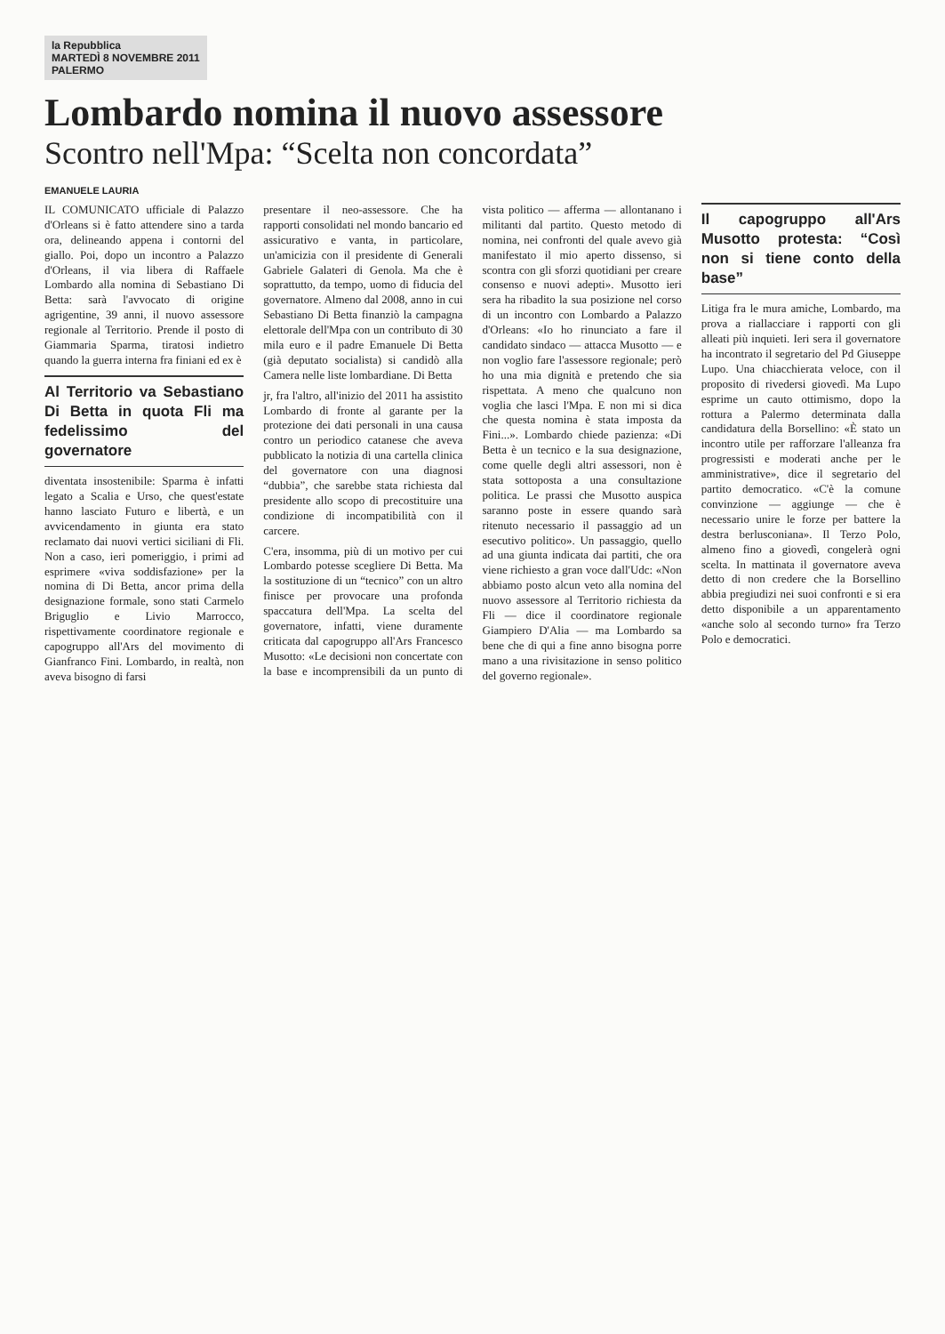la Repubblica
MARTEDÌ 8 NOVEMBRE 2011
PALERMO
Lombardo nomina il nuovo assessore
Scontro nell'Mpa: “Scelta non concordata”
EMANUELE LAURIA
IL COMUNICATO ufficiale di Palazzo d'Orleans si è fatto attendere sino a tarda ora, delineando appena i contorni del giallo. Poi, dopo un incontro a Palazzo d'Orleans, il via libera di Raffaele Lombardo alla nomina di Sebastiano Di Betta: sarà l'avvocato di origine agrigentine, 39 anni, il nuovo assessore regionale al Territorio. Prende il posto di Giammaria Sparma, tiratosi indietro quando la guerra interna fra finiani ed ex è
Al Territorio va Sebastiano Di Betta in quota Fli ma fedelissimo del governatore
diventata insostenibile: Sparma è infatti legato a Scalia e Urso, che quest'estate hanno lasciato Futuro e libertà, e un avvicendamento in giunta era stato reclamato dai nuovi vertici siciliani di Fli. Non a caso, ieri pomeriggio, i primi ad esprimere «viva soddisfazione» per la nomina di Di Betta, ancor prima della designazione formale, sono stati Carmelo Briguglio e Livio Marrocco, rispettivamente coordinatore regionale e capogruppo all'Ars del movimento di Gianfranco Fini. Lombardo, in realtà, non aveva bisogno di farsi
presentare il neo-assessore. Che ha rapporti consolidati nel mondo bancario ed assicurativo e vanta, in particolare, un'amicizia con il presidente di Generali Gabriele Galateri di Genola. Ma che è soprattutto, da tempo, uomo di fiducia del governatore. Almeno dal 2008, anno in cui Sebastiano Di Betta finanziò la campagna elettorale dell'Mpa con un contributo di 30 mila euro e il padre Emanuele Di Betta (già deputato socialista) si candidò alla Camera nelle liste lombardiane. Di Betta
jr, fra l'altro, all'inizio del 2011 ha assistito Lombardo di fronte al garante per la protezione dei dati personali in una causa contro un periodico catanese che aveva pubblicato la notizia di una cartella clinica del governatore con una diagnosi “dubbia”, che sarebbe stata richiesta dal presidente allo scopo di precostituire una condizione di incompatibilità con il carcere.
C'era, insomma, più di un motivo per cui Lombardo potesse scegliere Di Betta. Ma la sostituzione di un “tecnico” con un altro finisce per provocare una profonda spaccatura dell'Mpa. La scelta del governatore, infatti, viene duramente criticata dal capogruppo all'Ars Francesco Musotto: «Le decisioni non concertate con la base e incomprensibili da un punto di vista politico — afferma — allontanano i militanti dal partito. Questo metodo di nomina, nei confronti del quale avevo già manifestato il mio aperto dissenso, si scontra con gli sforzi quotidiani per creare consenso e nuovi adepti». Musotto ieri sera ha ribadito la sua posizione nel corso di un incontro con Lombardo a Palazzo d'Orleans: «Io ho rinunciato a fare il candidato sindaco — attacca Musotto — e non voglio fare l'assessore regionale; però ho una mia dignità e pretendo che sia rispettata. A meno che qualcuno non voglia che lasci l'Mpa. E non mi si dica che questa nomina è stata imposta da Fini...». Lombardo chiede pazienza: «Di Betta è un tecnico e la sua designazione, come quelle degli altri assessori, non è stata sottoposta a una consultazione politica. Le prassi che Musotto auspica saranno poste in essere quando sarà ritenuto necessario il passaggio ad un esecutivo politico». Un passaggio, quello ad una giunta indicata dai partiti, che ora viene richiesto a gran voce dall'Udc: «Non abbiamo posto alcun veto alla nomina del nuovo assessore al Territorio richiesta da Fli — dice il coordinatore regionale Giampiero D'Alia — ma Lombardo sa bene che di qui a fine anno bisogna porre mano a una rivisitazione in senso politico del governo regionale».
Il capogruppo all'Ars Musotto protesta: “Così non si tiene conto della base”
Litiga fra le mura amiche, Lombardo, ma prova a riallacciare i rapporti con gli alleati più inquieti. Ieri sera il governatore ha incontrato il segretario del Pd Giuseppe Lupo. Una chiacchierata veloce, con il proposito di rivedersi giovedì. Ma Lupo esprime un cauto ottimismo, dopo la rottura a Palermo determinata dalla candidatura della Borsellino: «È stato un incontro utile per rafforzare l'alleanza fra progressisti e moderati anche per le amministrative», dice il segretario del partito democratico. «C'è la comune convinzione — aggiunge — che è necessario unire le forze per battere la destra berlusconiana». Il Terzo Polo, almeno fino a giovedì, congelerà ogni scelta. In mattinata il governatore aveva detto di non credere che la Borsellino abbia pregiudizi nei suoi confronti e si era detto disponibile a un apparentamento «anche solo al secondo turno» fra Terzo Polo e democratici.